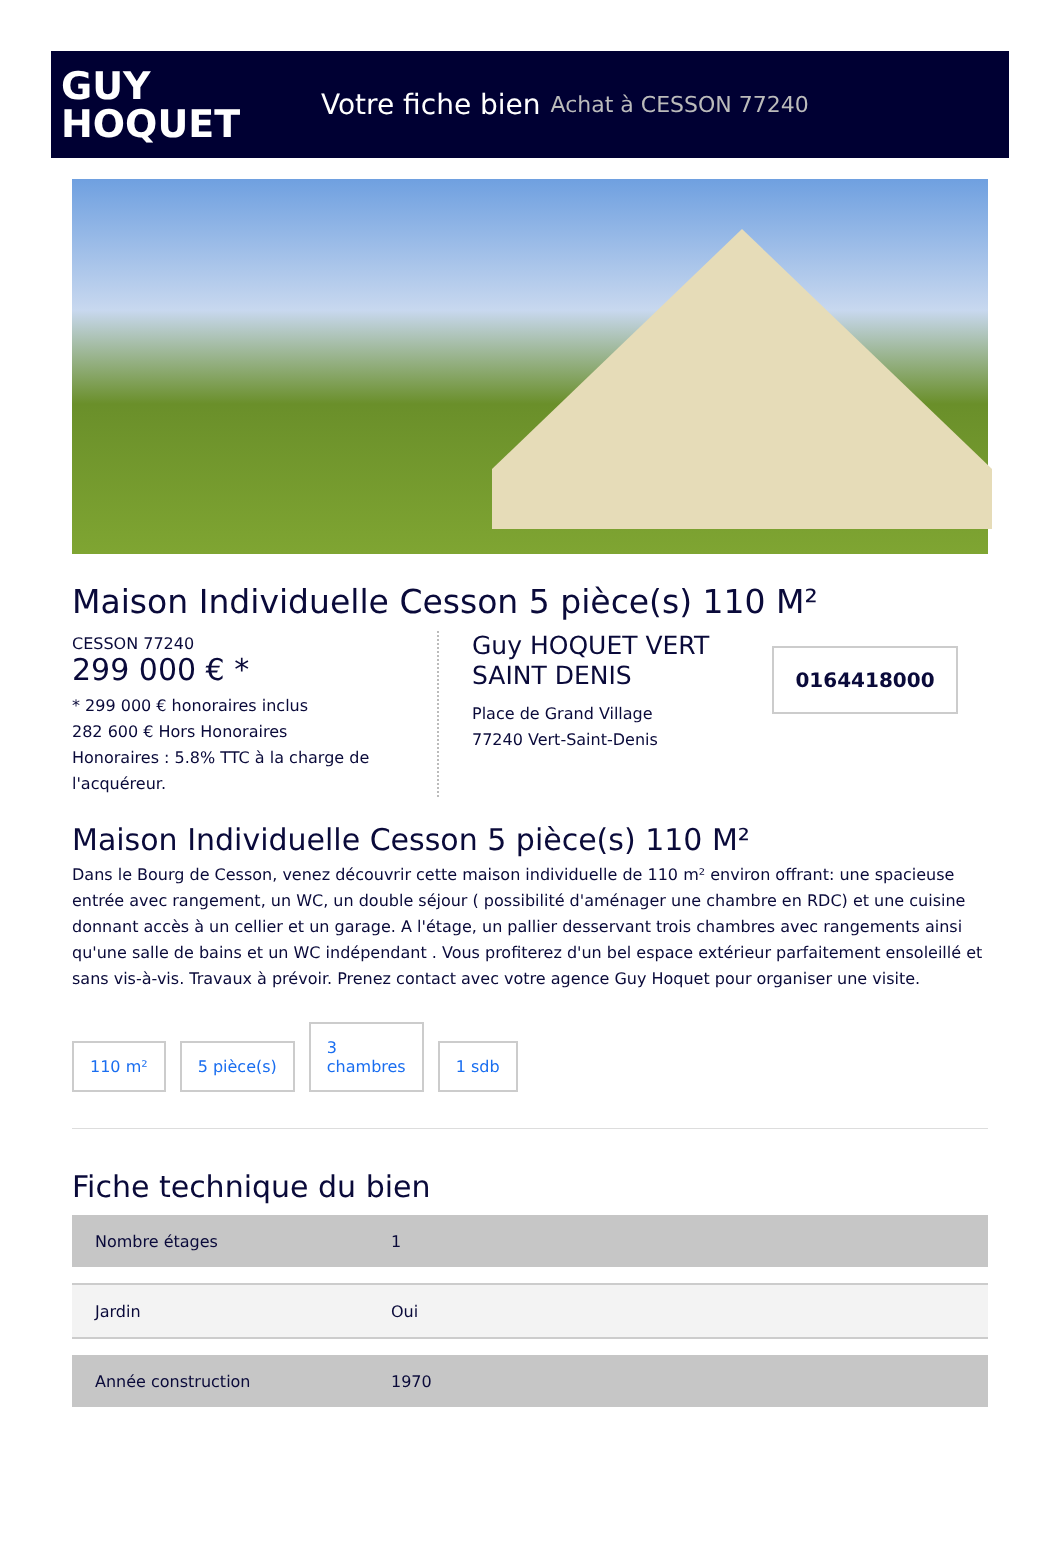GUY
HOQUET
Votre fiche bien Achat à CESSON 77240
Maison Individuelle Cesson 5 pièce(s) 110 M²
CESSON 77240
299 000 € *
* 299 000 € honoraires inclus
282 600 € Hors Honoraires
Honoraires : 5.8% TTC à la charge de l'acquéreur.
Guy HOQUET VERT SAINT DENIS
Place de Grand Village
77240 Vert-Saint-Denis
0164418000
Maison Individuelle Cesson 5 pièce(s) 110 M²
Dans le Bourg de Cesson, venez découvrir cette maison individuelle de 110 m² environ offrant: une spacieuse entrée avec rangement, un WC, un double séjour ( possibilité d'aménager une chambre en RDC) et une cuisine donnant accès à un cellier et un garage. A l'étage, un pallier desservant trois chambres avec rangements ainsi qu'une salle de bains et un WC indépendant . Vous profiterez d'un bel espace extérieur parfaitement ensoleillé et sans vis-à-vis. Travaux à prévoir. Prenez contact avec votre agence Guy Hoquet pour organiser une visite.
110 m²
5 pièce(s)
3
chambres
1 sdb
Fiche technique du bien
| Nombre étages | 1 |
| Jardin | Oui |
| Année construction | 1970 |